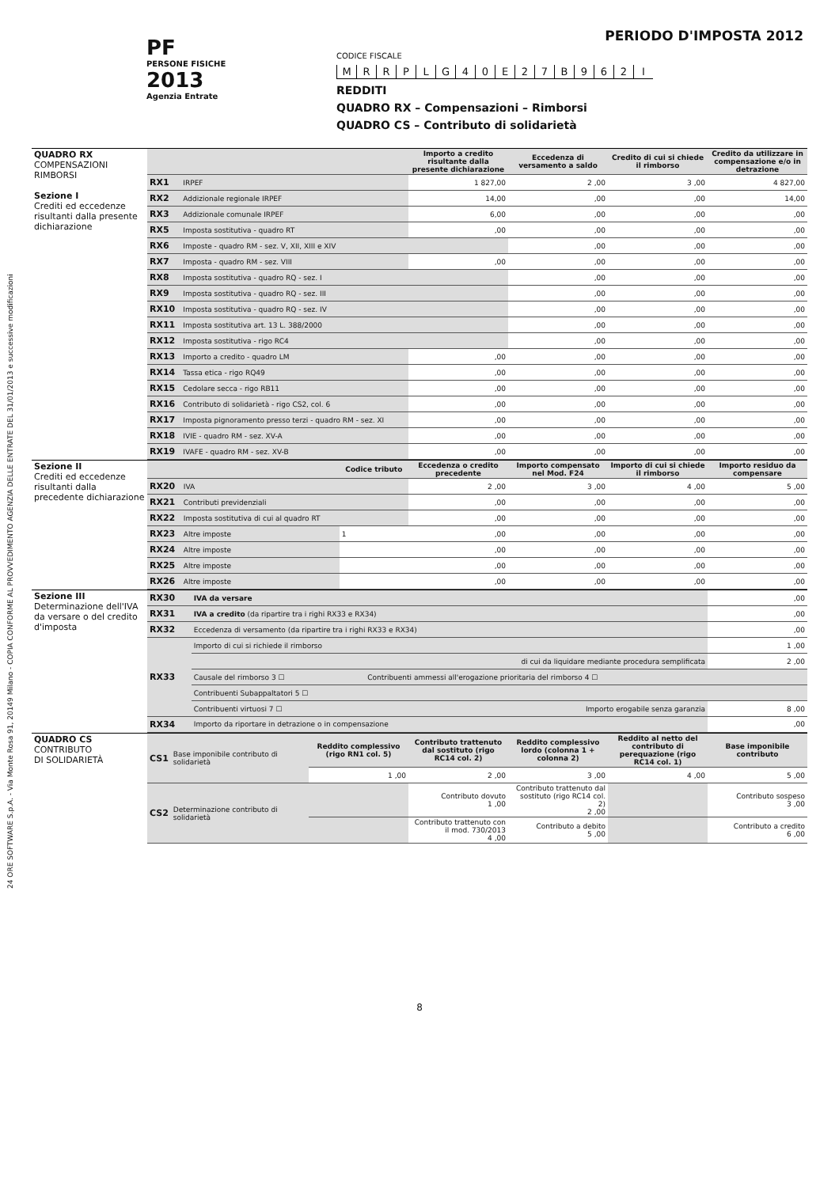24 ORE SOFTWARE S.p.A. - Via Monte Rosa 91, 20149 Milano - COPIA CONFORME AL PROVVEDIMENTO AGENZIA DELLE ENTRATE DEL 31/01/2013 e successive modificazioni
PF
PERSONE FISICHE
2013
Agenzia Entrate
PERIODO D'IMPOSTA 2012
CODICE FISCALE
| M | R | R | P | L | G | 4 | 0 | E | 2 | 7 | B | 9 | 6 | 2 | I |
REDDITI
QUADRO RX – Compensazioni – Rimborsi
QUADRO CS – Contributo di solidarietà
| QUADRO RX COMPENSAZIONI RIMBORSI Sezione I Crediti ed eccedenze risultanti dalla presente dichiarazione | | | Importo a credito risultante dalla presente dichiarazione | Eccedenza di versamento a saldo | Credito di cui si chiede il rimborso | Credito da utilizzare in compensazione e/o in detrazione |
| | RX1 | IRPEF | 1 827,00 | 2 ,00 | 3 ,00 | 4 827,00 |
| | RX2 | Addizionale regionale IRPEF | 14,00 | ,00 | ,00 | 14,00 |
| | RX3 | Addizionale comunale IRPEF | 6,00 | ,00 | ,00 | ,00 |
| | RX5 | Imposta sostitutiva - quadro RT | ,00 | ,00 | ,00 | ,00 |
| | RX6 | Imposte - quadro RM - sez. V, XII, XIII e XIV | | ,00 | ,00 | ,00 |
| | RX7 | Imposta - quadro RM - sez. VIII | ,00 | ,00 | ,00 | ,00 |
| | RX8 | Imposta sostitutiva - quadro RQ - sez. I | | ,00 | ,00 | ,00 |
| | RX9 | Imposta sostitutiva - quadro RQ - sez. III | | ,00 | ,00 | ,00 |
| | RX10 | Imposta sostitutiva - quadro RQ - sez. IV | | ,00 | ,00 | ,00 |
| | RX11 | Imposta sostitutiva art. 13 L. 388/2000 | | ,00 | ,00 | ,00 |
| | RX12 | Imposta sostitutiva - rigo RC4 | | ,00 | ,00 | ,00 |
| | RX13 | Importo a credito - quadro LM | ,00 | ,00 | ,00 | ,00 |
| | RX14 | Tassa etica - rigo RQ49 | ,00 | ,00 | ,00 | ,00 |
| | RX15 | Cedolare secca - rigo RB11 | ,00 | ,00 | ,00 | ,00 |
| | RX16 | Contributo di solidarietà - rigo CS2, col. 6 | ,00 | ,00 | ,00 | ,00 |
| | RX17 | Imposta pignoramento presso terzi - quadro RM - sez. XI | ,00 | ,00 | ,00 | ,00 |
| | RX18 | IVIE - quadro RM - sez. XV-A | ,00 | ,00 | ,00 | ,00 |
| | RX19 | IVAFE - quadro RM - sez. XV-B | ,00 | ,00 | ,00 | ,00 |
| Sezione II Crediti ed eccedenze risultanti dalla precedente dichiarazione | | | Codice tributo | Eccedenza o credito precedente | Importo compensato nel Mod. F24 | Importo di cui si chiede il rimborso | Importo residuo da compensare |
| | RX20 | IVA | | 2 ,00 | 3 ,00 | 4 ,00 | 5 ,00 |
| | RX21 | Contributi previdenziali | | ,00 | ,00 | ,00 | ,00 |
| | RX22 | Imposta sostitutiva di cui al quadro RT | | ,00 | ,00 | ,00 | ,00 |
| | RX23 | Altre imposte | 1 | ,00 | ,00 | ,00 | ,00 |
| | RX24 | Altre imposte | | ,00 | ,00 | ,00 | ,00 |
| | RX25 | Altre imposte | | ,00 | ,00 | ,00 | ,00 |
| | RX26 | Altre imposte | | ,00 | ,00 | ,00 | ,00 |
| Sezione III Determinazione dell'IVA da versare o del credito d'imposta | RX30 | IVA da versare | | ,00 |
| | RX31 | IVA a credito (da ripartire tra i righi RX33 e RX34) | | ,00 |
| | RX32 | Eccedenza di versamento (da ripartire tra i righi RX33 e RX34) | | ,00 |
| | RX33 | Importo di cui si richiede il rimborso | | 1 ,00 |
| | | di cui da liquidare mediante procedura semplificata | | 2 ,00 |
| | | Causale del rimborso 3 ☐ | Contribuenti ammessi all'erogazione prioritaria del rimborso 4 ☐ | |
| | | Contribuenti Subappaltatori 5 ☐ | | |
| | | Contribuenti virtuosi 7 ☐ | Importo erogabile senza garanzia | 8 ,00 |
| | RX34 | Importo da riportare in detrazione o in compensazione | | ,00 |
| QUADRO CS CONTRIBUTO DI SOLIDARIETÀ | CS1 | Base imponibile contributo di solidarietà | Reddito complessivo (rigo RN1 col. 5) | Contributo trattenuto dal sostituto (rigo RC14 col. 2) | Reddito complessivo lordo (colonna 1 + colonna 2) | Reddito al netto del contributo di perequazione (rigo RC14 col. 1) | Base imponibile contributo |
| | | | 1 ,00 | 2 ,00 | 3 ,00 | 4 ,00 | 5 ,00 |
| | CS2 | Determinazione contributo di solidarietà | | Contributo dovuto 1 ,00 | Contributo trattenuto dal sostituto (rigo RC14 col. 2) 2 ,00 | | Contributo sospeso 3 ,00 |
| | | | | Contributo trattenuto con il mod. 730/2013 4 ,00 | Contributo a debito 5 ,00 | | Contributo a credito 6 ,00 |
8